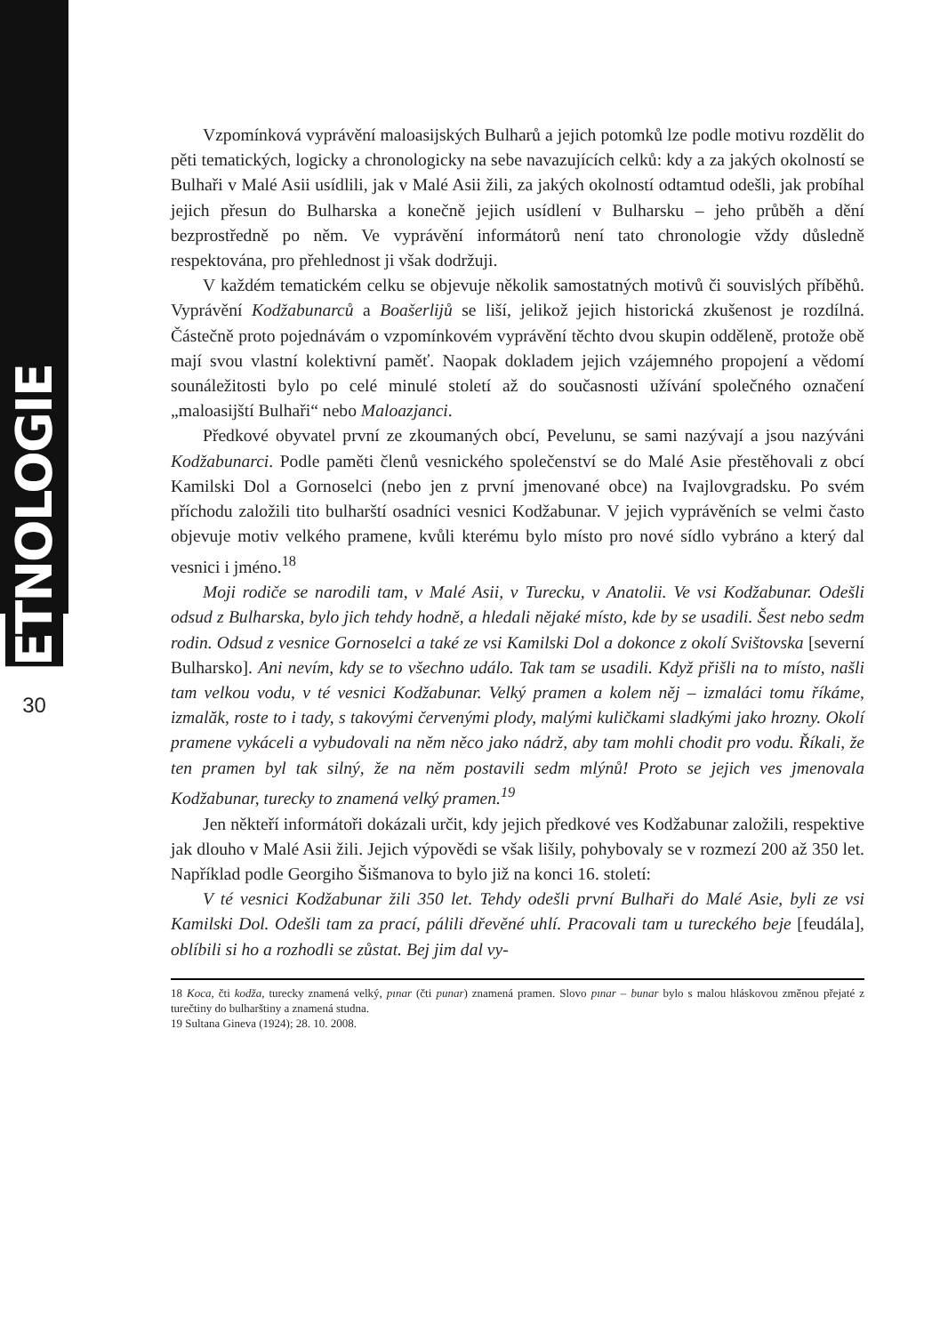ETNOLOGIE
30
Vzpomínková vyprávění maloasijských Bulharů a jejich potomků lze podle motivu rozdělit do pěti tematických, logicky a chronologicky na sebe navazujících celků: kdy a za jakých okolností se Bulhaři v Malé Asii usídlili, jak v Malé Asii žili, za jakých okolností odtamtud odešli, jak probíhal jejich přesun do Bulharska a konečně jejich usídlení v Bulharsku – jeho průběh a dění bezprostředně po něm. Ve vyprávění informátorů není tato chronologie vždy důsledně respektována, pro přehlednost ji však dodržuji.
V každém tematickém celku se objevuje několik samostatných motivů či souvislých příběhů. Vyprávění Kodžabunarců a Boašerlijů se liší, jelikož jejich historická zkušenost je rozdílná. Částečně proto pojednávám o vzpomínkovém vyprávění těchto dvou skupin odděleně, protože obě mají svou vlastní kolektivní paměť. Naopak dokladem jejich vzájemného propojení a vědomí sounáležitosti bylo po celé minulé století až do současnosti užívání společného označení „maloasijští Bulhaři“ nebo Maloazjanci.
Předkové obyvatel první ze zkoumaných obcí, Pevelunu, se sami nazývají a jsou nazýváni Kodžabunarci. Podle paměti členů vesnického společenství se do Malé Asie přestěhovali z obcí Kamilski Dol a Gornoselci (nebo jen z první jmenované obce) na Ivajlovgradsku. Po svém příchodu založili tito bulharští osadníci vesnici Kodžabunar. V jejich vyprávěních se velmi často objevuje motiv velkého pramene, kvůli kterému bylo místo pro nové sídlo vybráno a který dal vesnici i jméno.<sup>18</sup>
Moji rodiče se narodili tam, v Malé Asii, v Turecku, v Anatolii. Ve vsi Kodžabunar. Odešli odsud z Bulharska, bylo jich tehdy hodně, a hledali nějaké místo, kde by se usadili. Šest nebo sedm rodin. Odsud z vesnice Gornoselci a také ze vsi Kamilski Dol a dokonce z okolí Svištovska [severní Bulharsko]. Ani nevím, kdy se to všechno událo. Tak tam se usadili. Když přišli na to místo, našli tam velkou vodu, v té vesnici Kodžabunar. Velký pramen a kolem něj – izmaláci tomu říkáme, izmalăk, roste to i tady, s takovými červenými plody, malými kuličkami sladkými jako hrozny. Okolí pramene vykáceli a vybudovali na něm něco jako nádrž, aby tam mohli chodit pro vodu. Říkali, že ten pramen byl tak silný, že na něm postavili sedm mlýnů! Proto se jejich ves jmenovala Kodžabunar, turecky to znamená velký pramen.<sup>19</sup>
Jen někteří informátoři dokázali určit, kdy jejich předkové ves Kodžabunar založili, respektive jak dlouho v Malé Asii žili. Jejich výpovědi se však lišily, pohybovaly se v rozmezí 200 až 350 let. Například podle Georgiho Šišmanova to bylo již na konci 16. století:
V té vesnici Kodžabunar žili 350 let. Tehdy odešli první Bulhaři do Malé Asie, byli ze vsi Kamilski Dol. Odešli tam za prací, pálili dřevěné uhlí. Pracovali tam u tureckého beje [feudála], oblíbili si ho a rozhodli se zůstat. Bej jim dal vy-
18 Koca, čti kodža, turecky znamená velký, pınar (čti punar) znamená pramen. Slovo pınar – bunar bylo s malou hláskovou změnou přejaté z turečtiny do bulharštiny a znamená studna.
19 Sultana Gineva (1924); 28. 10. 2008.